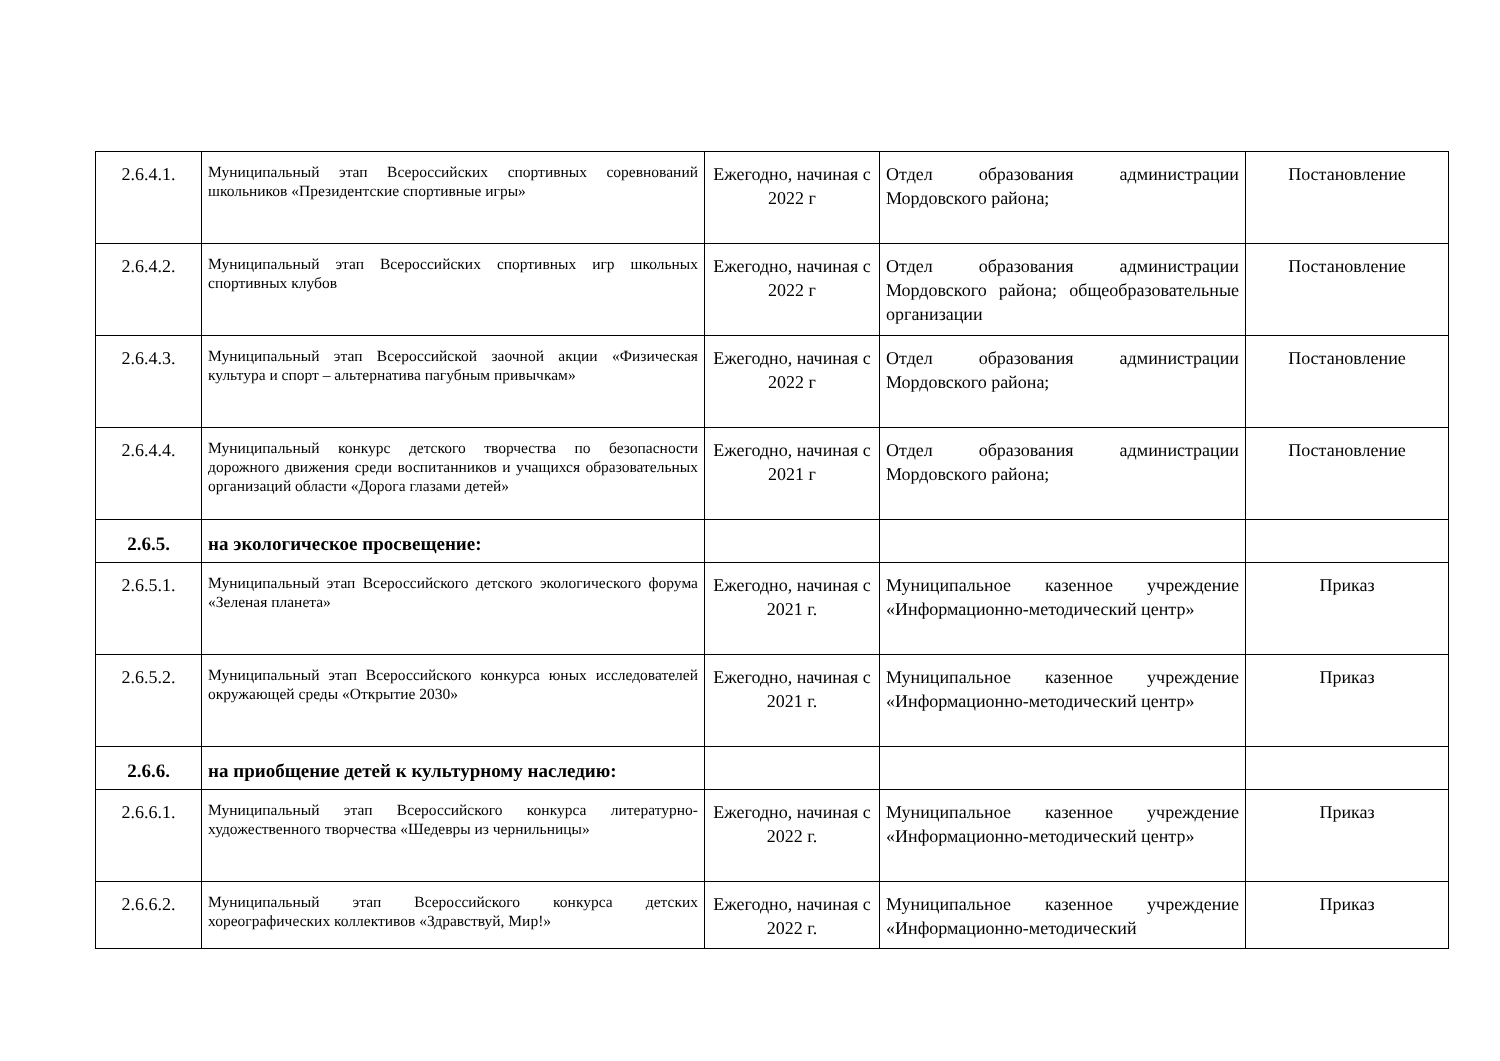| 2.6.4.1. | Муниципальный этап Всероссийских спортивных соревнований школьников «Президентские спортивные игры» | Ежегодно, начиная с 2022 г | Отдел образования администрации Мордовского района; | Постановление |
| 2.6.4.2. | Муниципальный этап Всероссийских спортивных игр школьных спортивных клубов | Ежегодно, начиная с 2022 г | Отдел образования администрации Мордовского района; общеобразовательные организации | Постановление |
| 2.6.4.3. | Муниципальный этап Всероссийской заочной акции «Физическая культура и спорт – альтернатива пагубным привычкам» | Ежегодно, начиная с 2022 г | Отдел образования администрации Мордовского района; | Постановление |
| 2.6.4.4. | Муниципальный конкурс детского творчества по безопасности дорожного движения среди воспитанников и учащихся образовательных организаций области «Дорога глазами детей» | Ежегодно, начиная с 2021 г | Отдел образования администрации Мордовского района; | Постановление |
| 2.6.5. | на экологическое просвещение: | | | |
| 2.6.5.1. | Муниципальный этап Всероссийского детского экологического форума «Зеленая планета» | Ежегодно, начиная с 2021 г. | Муниципальное казенное учреждение «Информационно-методический центр» | Приказ |
| 2.6.5.2. | Муниципальный этап Всероссийского конкурса юных исследователей окружающей среды «Открытие 2030» | Ежегодно, начиная с 2021 г. | Муниципальное казенное учреждение «Информационно-методический центр» | Приказ |
| 2.6.6. | на приобщение детей к культурному наследию: | | | |
| 2.6.6.1. | Муниципальный этап Всероссийского конкурса литературно-художественного творчества «Шедевры из чернильницы» | Ежегодно, начиная с 2022 г. | Муниципальное казенное учреждение «Информационно-методический центр» | Приказ |
| 2.6.6.2. | Муниципальный этап Всероссийского конкурса детских хореографических коллективов «Здравствуй, Мир!» | Ежегодно, начиная с 2022 г. | Муниципальное казенное учреждение «Информационно-методический | Приказ |